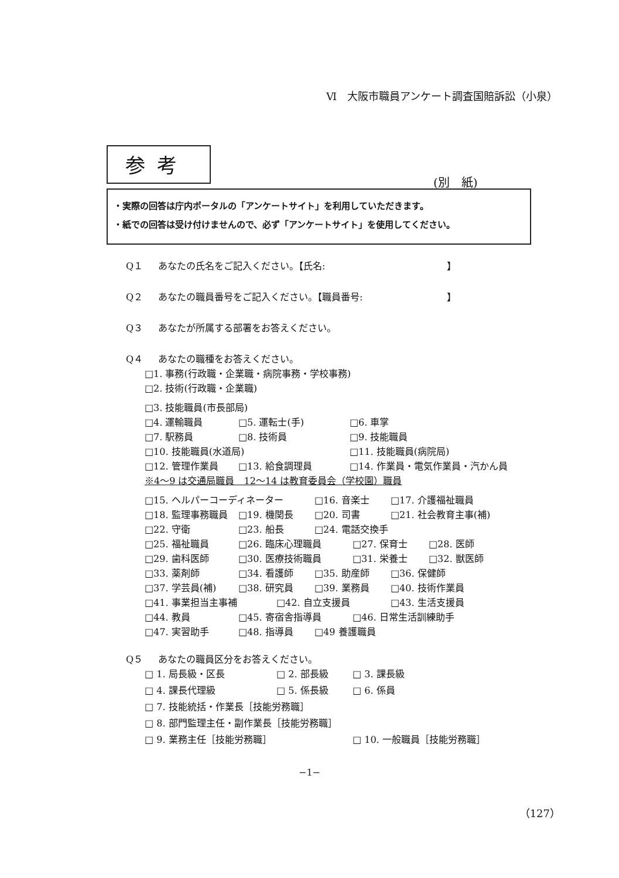Ⅵ　大阪市職員アンケート調査国賠訴訟（小泉）
参考
(別　紙)
・実際の回答は庁内ポータルの「アンケートサイト」を利用していただきます。
・紙での回答は受け付けませんので、必ず「アンケートサイト」を使用してください。
Q１ あなたの氏名をご記入ください。【氏名:　　　　　　　　　　　　　】
Q２ あなたの職員番号をご記入ください。【職員番号:　　　　　　　　　】
Q３ あなたが所属する部署をお答えください。
Q４ あなたの職種をお答えください。
□1. 事務(行政職・企業職・病院事務・学校事務)
□2. 技術(行政職・企業職)
□3. 技能職員(市長部局)
□4. 運輸職員 □5. 運転士(手) □6. 車掌
□7. 駅務員 □8. 技術員 □9. 技能職員
□10. 技能職員(水道局) □11. 技能職員(病院局)
□12. 管理作業員 □13. 給食調理員 □14. 作業員・電気作業員・汽かん員
※4～9 は交通局職員　12～14 は教育委員会（学校園）職員
□15. ヘルパーコーディネーター □16. 音楽士 □17. 介護福祉職員
□18. 監理事務職員 □19. 機関長 □20. 司書 □21. 社会教育主事(補)
□22. 守衛 □23. 船長 □24. 電話交換手
□25. 福祉職員 □26. 臨床心理職員 □27. 保育士 □28. 医師
□29. 歯科医師 □30. 医療技術職員 □31. 栄養士 □32. 獣医師
□33. 薬剤師 □34. 看護師 □35. 助産師 □36. 保健師
□37. 学芸員(補) □38. 研究員 □39. 業務員 □40. 技術作業員
□41. 事業担当主事補 □42. 自立支援員 □43. 生活支援員
□44. 教員 □45. 寄宿舎指導員 □46. 日常生活訓練助手
□47. 実習助手 □48. 指導員 □49 養護職員
Q５ あなたの職員区分をお答えください。
□ 1. 局長級・区長 □ 2. 部長級 □ 3. 課長級
□ 4. 課長代理級 □ 5. 係長級 □ 6. 係員
□ 7. 技能統括・作業長［技能労務職］
□ 8. 部門監理主任・副作業長［技能労務職］
□ 9. 業務主任［技能労務職］ □ 10. 一般職員［技能労務職］
−1−
（127）